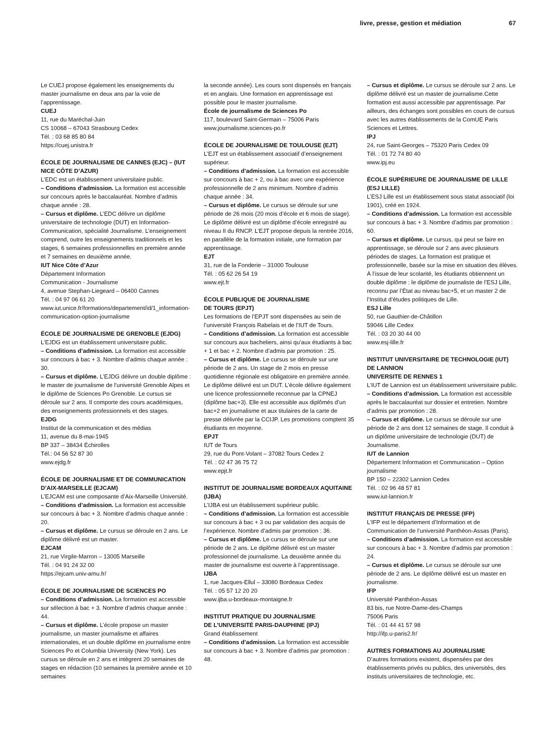livre, presse, gestion et médiation 67
Le CUEJ propose également les enseignements du master journalisme en deux ans par la voie de l’apprentissage.
CUEJ
11, rue du Maréchal-Juin
CS 10068 – 67043 Strasbourg Cedex
Tél. : 03 68 85 80 84
https://cuej.unistra.fr
ÉCOLE DE JOURNALISME DE CANNES (EJC) – (IUT NICE CÔTE D’AZUR)
L’EDC est un établissement universitaire public.
– Conditions d’admission. La formation est accessible sur concours après le baccalauréat. Nombre d’admis chaque année : 28.
– Cursus et diplôme. L’EDC délivre un diplôme universitaire de technologie (DUT) en Information-Communication, spécialité Journalisme. L’enseignement comprend, outre les enseignements traditionnels et les stages, 6 semaines professionnelles en première année et 7 semaines en deuxième année.
IUT Nice Côte d’Azur
Département Information
Communication - Journalisme
4, avenue Stephan-Liegeard – 06400 Cannes
Tél. : 04 97 06 61 20
www.iut.unice.fr/formations/departement/id/1_information-communication-option-journalisme
ÉCOLE DE JOURNALISME DE GRENOBLE (EJDG)
L’EJDG est un établissement universitaire public.
– Conditions d’admission. La formation est accessible sur concours à bac + 3. Nombre d’admis chaque année : 30.
– Cursus et diplôme. L’EJDG délivre un double diplôme : le master de journalisme de l’université Grenoble Alpes et le diplôme de Sciences Po Grenoble. Le cursus se déroule sur 2 ans. Il comporte des cours académiques, des enseignements professionnels et des stages.
EJDG
Institut de la communication et des médias
11, avenue du 8-mai-1945
BP 337 – 38434 Échirolles
Tél.: 04 56 52 87 30
www.ejdg.fr
ÉCOLE DE JOURNALISME ET DE COMMUNICATION D’AIX-MARSEILLE (EJCAM)
L’EJCAM est une composante d’Aix-Marseille Université.
– Conditions d’admission. La formation est accessible sur concours à bac + 3. Nombre d’admis chaque année : 20.
– Cursus et diplôme. Le cursus se déroule en 2 ans. Le diplôme délivré est un master.
EJCAM
21, rue Virgile-Marron – 13005 Marseille
Tél. : 04 91 24 32 00
https://ejcam.univ-amu.fr/
ÉCOLE DE JOURNALISME DE SCIENCES PO
– Conditions d’admission. La formation est accessible sur sélection à bac + 3. Nombre d’admis chaque année : 44.
– Cursus et diplôme. L’école propose un master journalisme, un master journalisme et affaires internationales, et un double diplôme en journalisme entre Sciences Po et Columbia University (New York). Les cursus se déroule en 2 ans et intègrent 20 semaines de stages en rédaction (10 semaines la première année et 10 semaines
la seconde année). Les cours sont dispensés en français et en anglais. Une formation en apprentissage est possible pour le master journalisme.
École de journalisme de Sciences Po
117, boulevard Saint-Germain – 75006 Paris
www.journalisme.sciences-po.fr
ÉCOLE DE JOURNALISME DE TOULOUSE (EJT)
L’EJT est un établissement associatif d’enseignement supérieur.
– Conditions d’admission. La formation est accessible sur concours à bac + 2, ou à bac avec une expérience professionnelle de 2 ans minimum. Nombre d’admis chaque année : 34.
– Cursus et diplôme. Le cursus se déroule sur une période de 26 mois (20 mois d’école et 6 mois de stage). Le diplôme délivré est un diplôme d’école enregistré au niveau II du RNCP. L’EJT propose depuis la rentrée 2016, en parallèle de la formation initiale, une formation par apprentissage.
EJT
31, rue de la Fonderie – 31000 Toulouse
Tél. : 05 62 26 54 19
www.ejt.fr
ÉCOLE PUBLIQUE DE JOURNALISME
DE TOURS (EPJT)
Les formations de l’EPJT sont dispensées au sein de l’université François Rabelais et de l’IUT de Tours.
– Conditions d’admission. La formation est accessible sur concours aux bacheliers, ainsi qu’aux étudiants à bac + 1 et bac + 2. Nombre d’admis par promotion : 25.
– Cursus et diplôme. Le cursus se déroule sur une période de 2 ans. Un stage de 2 mois en presse quotidienne régionale est obligatoire en première année. Le diplôme délivré est un DUT. L’école délivre également une licence professionnelle reconnue par la CPNEJ (diplôme bac+3). Elle est accessible aux diplômés d’un bac+2 en journalisme et aux titulaires de la carte de presse délivrée par la CCIJP. Les promotions comptent 35 étudiants en moyenne.
EPJT
IUT de Tours
29, rue du Pont-Volant – 37082 Tours Cedex 2
Tél. : 02 47 36 75 72
www.epjt.fr
INSTITUT DE JOURNALISME BORDEAUX AQUITAINE (IJBA)
L’IJBA est un établissement supérieur public.
– Conditions d’admission. La formation est accessible sur concours à bac + 3 ou par validation des acquis de l’expérience. Nombre d’admis par promotion : 36.
– Cursus et diplôme. Le cursus se déroule sur une période de 2 ans. Le diplôme délivré est un master professionnel de journalisme. La deuxième année du master de journalisme est ouverte à l’apprentissage.
IJBA
1, rue Jacques-Ellul – 33080 Bordeaux Cedex
Tél. : 05 57 12 20 20
www.ijba.u-bordeaux-montaigne.fr
INSTITUT PRATIQUE DU JOURNALISME
DE L’UNIVERSITÉ PARIS-DAUPHINE (IPJ)
Grand établissement
– Conditions d’admission. La formation est accessible sur concours à bac + 3. Nombre d’admis par promotion : 48.
– Cursus et diplôme. Le cursus se déroule sur 2 ans. Le diplôme délivré est un master de journalisme.Cette formation est aussi accessible par apprentissage. Par ailleurs, des échanges sont possibles en cours de cursus avec les autres établissements de la ComUE Paris Sciences et Lettres.
IPJ
24, rue Saint-Georges – 75320 Paris Cedex 09
Tél. : 01 72 74 80 40
www.ipj.eu
ÉCOLE SUPÉRIEURE DE JOURNALISME DE LILLE (ESJ LILLE)
L’ESJ Lille est un établissement sous statut associatif (loi 1901), créé en 1924.
– Conditions d’admission. La formation est accessible sur concours à bac + 3. Nombre d’admis par promotion : 60.
– Cursus et diplôme. Le cursus, qui peut se faire en apprentissage, se déroule sur 2 ans avec plusieurs périodes de stages. La formation est pratique et professionnelle, basée sur la mise en situation des élèves. À l’issue de leur scolarité, les étudiants obtiennent un double diplôme : le diplôme de journaliste de l’ESJ Lille, reconnu par l’État au niveau bac+5, et un master 2 de l’Institut d’études politiques de Lille.
ESJ Lille
50, rue Gauthier-de-Châtillon
59046 Lille Cedex
Tél. : 03 20 30 44 00
www.esj-lille.fr
INSTITUT UNIVERSITAIRE DE TECHNOLOGIE (IUT) DE LANNION
UNIVERSITE DE RENNES 1
L’IUT de Lannion est un établissement universitaire public.
– Conditions d’admission. La formation est accessible après le baccalauréat sur dossier et entretien. Nombre d’admis par promotion : 28.
– Cursus et diplôme. Le cursus se déroule sur une période de 2 ans dont 12 semaines de stage. Il conduit à un diplôme universitaire de technologie (DUT) de Journalisme.
IUT de Lannion
Département Information et Communication – Option journalisme
BP 150 – 22302 Lannion Cedex
Tél. : 02 96 48 57 81
www.iut-lannion.fr
INSTITUT FRANÇAIS DE PRESSE (IFP)
L’IFP est le département d’Information et de Communication de l’université Panthéon-Assas (Paris).
– Conditions d’admission. La formation est accessible sur concours à bac + 3. Nombre d’admis par promotion : 24.
– Cursus et diplôme. Le cursus se déroule sur une période de 2 ans. Le diplôme délivré est un master en journalisme.
IFP
Université Panthéon-Assas
83 bis, rue Notre-Dame-des-Champs
75006 Paris
Tél. : 01 44 41 57 98
http://ifp.u-paris2.fr/
AUTRES FORMATIONS AU JOURNALISME
D’autres formations existent, dispensées par des établissements privés ou publics, des universités, des instituts universitaires de technologie, etc.